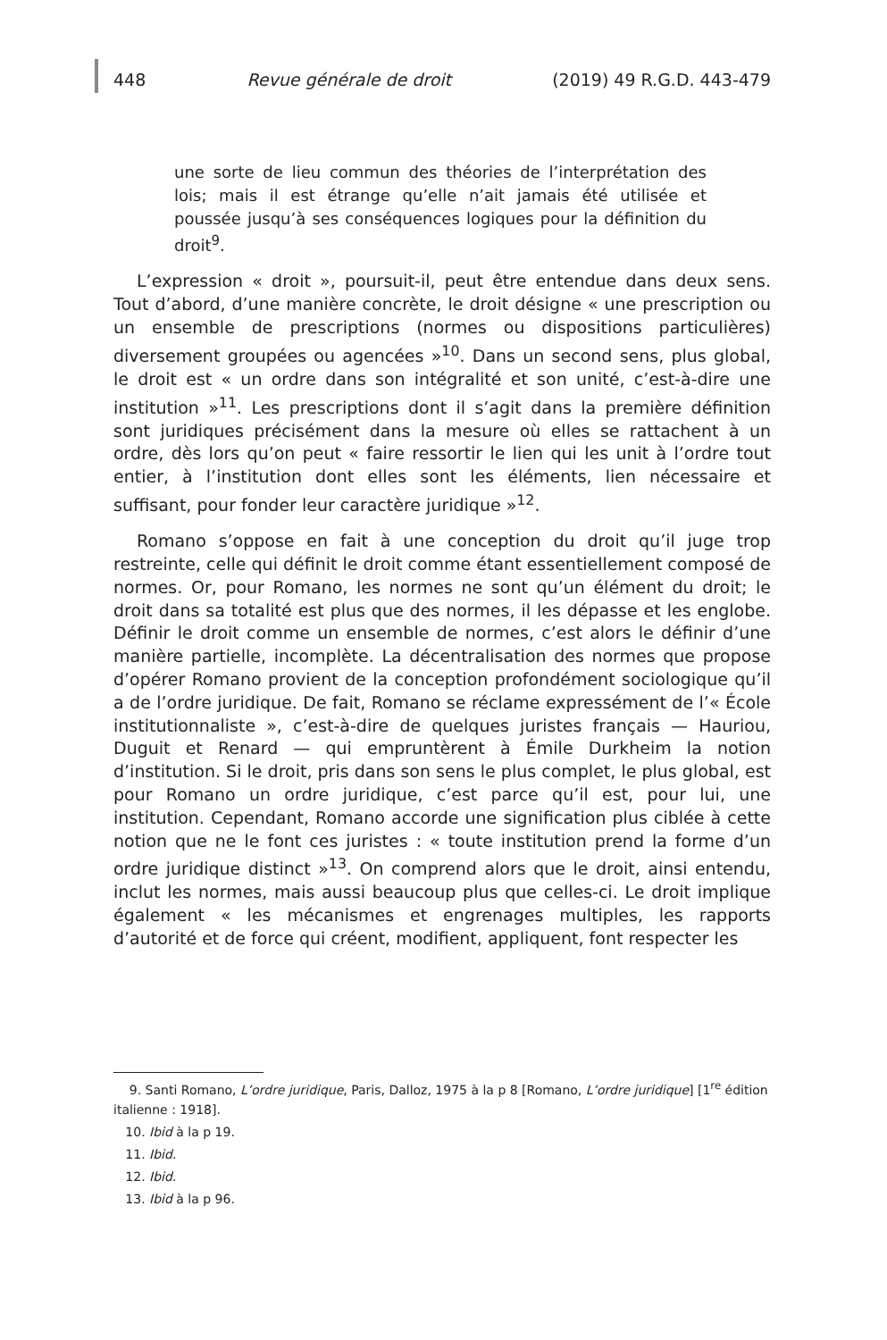448 Revue générale de droit (2019) 49 R.G.D. 443-479
une sorte de lieu commun des théories de l’interprétation des lois; mais il est étrange qu’elle n’ait jamais été utilisée et poussée jusqu’à ses conséquences logiques pour la définition du droit<sup>9</sup>.
L’expression « droit », poursuit-il, peut être entendue dans deux sens. Tout d’abord, d’une manière concrète, le droit désigne « une prescription ou un ensemble de prescriptions (normes ou dispositions particulières) diversement groupées ou agencées »<sup>10</sup>. Dans un second sens, plus global, le droit est « un ordre dans son intégralité et son unité, c’est-à-dire une institution »<sup>11</sup>. Les prescriptions dont il s’agit dans la première définition sont juridiques précisément dans la mesure où elles se rattachent à un ordre, dès lors qu’on peut « faire ressortir le lien qui les unit à l’ordre tout entier, à l’institution dont elles sont les éléments, lien nécessaire et suffisant, pour fonder leur caractère juridique »<sup>12</sup>.
Romano s’oppose en fait à une conception du droit qu’il juge trop restreinte, celle qui définit le droit comme étant essentiellement composé de normes. Or, pour Romano, les normes ne sont qu’un élément du droit; le droit dans sa totalité est plus que des normes, il les dépasse et les englobe. Définir le droit comme un ensemble de normes, c’est alors le définir d’une manière partielle, incomplète. La décentralisation des normes que propose d’opérer Romano provient de la conception profondément sociologique qu’il a de l’ordre juridique. De fait, Romano se réclame expressément de l’« École institutionnaliste », c’est-à-dire de quelques juristes français — Hauriou, Duguit et Renard — qui empruntèrent à Émile Durkheim la notion d’institution. Si le droit, pris dans son sens le plus complet, le plus global, est pour Romano un ordre juridique, c’est parce qu’il est, pour lui, une institution. Cependant, Romano accorde une signification plus ciblée à cette notion que ne le font ces juristes : « toute institution prend la forme d’un ordre juridique distinct »<sup>13</sup>. On comprend alors que le droit, ainsi entendu, inclut les normes, mais aussi beaucoup plus que celles-ci. Le droit implique également « les mécanismes et engrenages multiples, les rapports d’autorité et de force qui créent, modifient, appliquent, font respecter les
9. Santi Romano, L’ordre juridique, Paris, Dalloz, 1975 à la p 8 [Romano, L’ordre juridique] [1<sup>re</sup> édition italienne : 1918].
10. Ibid à la p 19.
11. Ibid.
12. Ibid.
13. Ibid à la p 96.